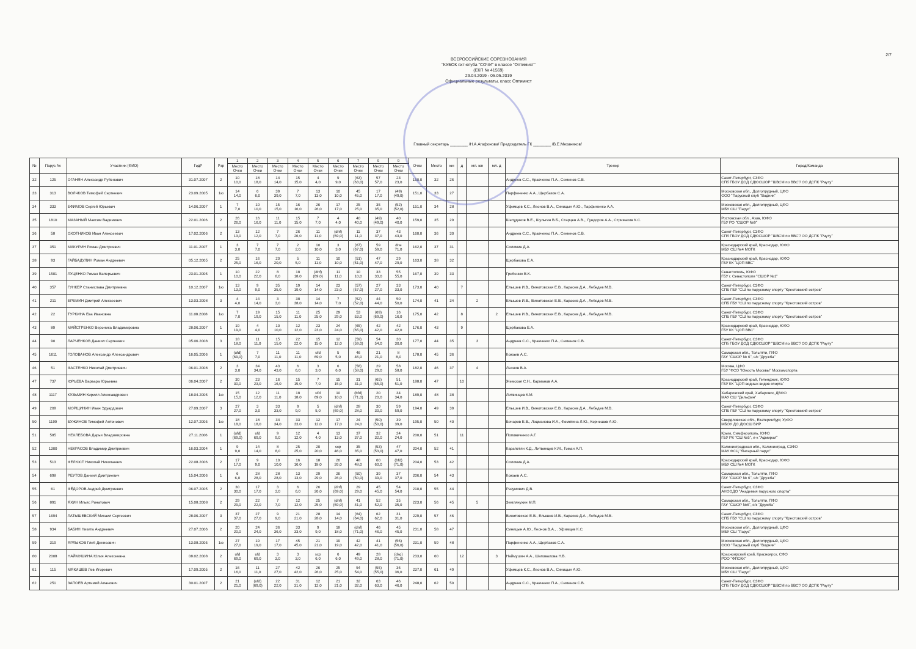2/7
ВСЕРОССИЙСКИЕ СОРЕВНОВАНИЯ
"КУБОК яхт-клуба "СОЧИ" в классе "Оптимист"
(ЕКП № 41569)
29.04.2019 - 05.05.2019
Официальные результаты, класс Оптимист
Главный секретарь ________ /Н.А.Агафонова/ Председатель ГК ________ /В.Е.Механиков/
| № | Парус № | Участник (ФИО) | ГодР | Рзр | 1 | 2 | 3 | 4 | 5 | 6 | 7 | 9 | 9 | Очки | Место | юн | д | мл. юн | мл. д | Тренер | Город/Команда |
| --- | --- | --- | --- | --- | --- | --- | --- | --- | --- | --- | --- | --- | --- | --- | --- | --- | --- | --- | --- | --- | --- |
| | | | | | Место Очки | Место Очки | Место Очки | Место Очки | Место Очки | Место Очки | Место Очки | Место Очки | Место Очки | | | | | | | | |
| 32 | 125 | ОГАНЯН Александр Рубенович | 31.07.2007 | 2 | 10 10,0 | 18 18,0 | 14 14,0 | 15 15,0 | 4 4,0 | 9 9,0 | (63) (63,0) | 57 57,0 | 23 23,0 | 150,0 | 32 | 26 | | | | Андреев С.С., Кравченко П.А., Семенов С.В. | Санкт-Петербург, СЗФО СПб ГБОУ ДОД СДЮСШОР "ШВСМ по ВВС"/ ОО ДСПК "Рауту" |
| 33 | 313 | ВОЛЧКОВ Тимофей Сергеевич | 23.09.2005 | 1ю | 14 14,0 | 6 6,0 | 39 39,0 | 7 7,0 | 13 13,0 | 10 10,0 | 45 45,0 | 17 17,0 | (49) (49,0) | 151,0 | 33 | 27 | | | | Парфененко А.А., Щербаков С.А. | Московская обл., Долгопрудный, ЦФО ООО "Парусный клуб "Водник" |
| 34 | 333 | ЕФИМОВ Сергей Юрьевич | 14.06.2007 | 1 | 7 7,0 | 10 10,0 | 15 15,0 | 16 16,0 | 26 26,0 | 17 17,0 | 25 25,0 | 35 35,0 | (52) (52,0) | 151,0 | 34 | 28 | | | | Уфимцев К.С., Леонов В.А., Синицын А.Ю., Парфиненко А.А. | Московская обл., Долгопрудный, ЦФО МБУ СШ "Парус" |
| 35 | 1810 | МАЗАНЫЙ Максим Вадимович | 22.01.2006 | 2 | 26 26,0 | 16 16,0 | 11 11,0 | 15 15,0 | 7 7,0 | 4 4,0 | 40 40,0 | (49) (49,0) | 40 40,0 | 159,0 | 35 | 29 | | | | Шелудяков В.Е., Шульгин В.Б., Старцев А.В.,, Гундоров А.А., Стрижаков К.С. | Ростовская обл., Азов, ЮФО ГБУ РО "СШОР №9" |
| 36 | 58 | ОХОТНИКОВ Иван Алексеевич | 17.02.2006 | 2 | 13 13,0 | 12 12,0 | 7 7,0 | 26 26,0 | 11 11,0 | (dnf) (69,0) | 11 11,0 | 37 37,0 | 43 43,0 | 160,0 | 36 | 30 | | | | Андреев С.С., Кравченко П.А., Семенов С.В. | Санкт-Петербург, СЗФО СПб ГБОУ ДОД СДЮСШОР "ШВСМ по ВВС"/ ОО ДСПК "Рауту" |
| 37 | 351 | МАКУРИН Роман Дмитриевич | 11.01.2007 | 1 | 3 3,0 | 7 7,0 | 7 7,0 | 2 2,0 | 10 10,0 | 3 3,0 | (67) (67,0) | 59 59,0 | dne 71,0 | 162,0 | 37 | 31 | | | | Соломин Д.А. | Краснодарский край, Краснодар, ЮФО МБУ СШ №4 МОГК |
| 38 | 93 | ГАЙБАДУЛИН Роман Андреевич | 05.12.2005 | 2 | 25 25,0 | 16 16,0 | 20 20,0 | 5 5,0 | 11 11,0 | 10 10,0 | (51) (51,0) | 47 47,0 | 29 29,0 | 163,0 | 38 | 32 | | | | Щербакова Е.А. | Краснодарский край, Краснодар, ЮФО ГБУ КК "ЦОП ВВС" |
| 39 | 1501 | ЛУЦЕНКО Роман Валерьевич | 23.01.2005 | 1 | 10 10,0 | 22 22,0 | 8 8,0 | 18 18,0 | (dnf) (69,0) | 11 11,0 | 10 10,0 | 33 33,0 | 55 55,0 | 167,0 | 39 | 33 | | | | Гребенюк В.К. | Севастополь, ЮФО ГБУ г. Севастополя "СШОР №1" |
| 40 | 357 | ГУНКЕР Станислава Дмитриевна | 10.12.2007 | 1ю | 13 13,0 | 9 9,0 | 35 35,0 | 19 19,0 | 14 14,0 | 23 23,0 | (57) (57,0) | 27 27,0 | 33 33,0 | 173,0 | 40 | | 7 | | | Елышев И.В., Винотовская Е.В., Карасев Д.А., Лебедев М.В. | Санкт-Петербург, СЗФО СПБ ГБУ "СШ по парусному спорту "Крестовский остров" |
| 41 | 211 | ЕРЕМИН Дмитрий Алексеевич | 13.03.2008 | 3 | 4 4,0 | 14 14,0 | 3 3,0 | 38 38,0 | 14 14,0 | 7 7,0 | (52) (52,0) | 44 44,0 | 50 50,0 | 174,0 | 41 | 34 | | 2 | | Елышев И.В., Винотовская Е.В., Карасев Д.А., Лебедев М.В. | Санкт-Петербург, СЗФО СПБ ГБУ "СШ по парусному спорту "Крестовский остров" |
| 42 | 22 | ТУРКИНА Ева Ивановна | 11.08.2008 | 1ю | 7 7,0 | 19 19,0 | 15 15,0 | 11 11,0 | 25 25,0 | 29 29,0 | 53 53,0 | (69) (69,0) | 16 16,0 | 175,0 | 42 | | 8 | | 2 | Елышев И.В., Винотовская Е.В., Карасев Д.А., Лебедев М.В. | Санкт-Петербург, СЗФО СПБ ГБУ "СШ по парусному спорту "Крестовский остров" |
| 43 | 89 | МАЙСТРЕНКО Вероника Владимировна | 28.06.2007 | 1 | 19 19,0 | 4 4,0 | 10 10,0 | 12 12,0 | 23 23,0 | 24 24,0 | (65) (65,0) | 42 42,0 | 42 42,0 | 176,0 | 43 | | 9 | | | Щербакова Е.А. | Краснодарский край, Краснодар, ЮФО ГБУ КК "ЦОП ВВС" |
| 44 | 90 | ЛАРЧЕНКОВ Даниил Сергеевич | 05.06.2008 | 3 | 18 18,0 | 11 11,0 | 15 15,0 | 22 22,0 | 15 15,0 | 12 12,0 | (59) (59,0) | 54 54,0 | 30 30,0 | 177,0 | 44 | 35 | | 3 | | Андреев С.С., Кравченко П.А., Семенов С.В. | Санкт-Петербург, СЗФО СПб ГБОУ ДОД СДЮСШОР "ШВСМ по ВВС"/ ОО ДСПК "Рауту" |
| 45 | 1611 | ГОЛОВАНОВ Александр Александрович | 16.05.2006 | 1 | (ufd) (69,0) | 7 7,0 | 11 11,0 | 11 11,0 | ufd 69,0 | 5 5,0 | 46 46,0 | 21 21,0 | 8 8,0 | 178,0 | 45 | 36 | | | | Кожаев А.С. | Самарская обл., Тольятти, ПФО ГАУ "СШОР № 6", я/к "Дружба" |
| 46 | 51 | ФАСТЕНКО Николай Дмитриевич | 06.01.2008 | 2 | 3 3,0 | 34 34,0 | 43 43,0 | 6 6,0 | 3 3,0 | 6 6,0 | (58) (58,0) | 29 29,0 | 58 58,0 | 182,0 | 46 | 37 | | 4 | | Леонов В.А. | Москва, ЦФО ГБУ "ФСО "Юность Москвы" Москомспорта |
| 47 | 737 | ЮРЬЕВА Варвара Юрьевна | 06.04.2007 | 2 | 30 30,0 | 23 23,0 | 16 16,0 | 15 15,0 | 7 7,0 | 15 15,0 | 31 31,0 | (65) (65,0) | 51 51,0 | 188,0 | 47 | | 10 | | | Жемская С.Н., Карманов А.А. | Краснодарский край, Геленджик, ЮФО ГБУ КК "ЦОП водных видов спорта" |
| 48 | 1117 | КУЗЬМИН Кирилл Александрович | 18.04.2005 | 1ю | 15 15,0 | 12 12,0 | 11 11,0 | 18 18,0 | ufd 69,0 | 10 10,0 | (bfd) (71,0) | 20 20,0 | 34 34,0 | 189,0 | 48 | 38 | | | | Литвинцев К.М. | Хабаровский край, Хабаровск, ДВФО МАУ СШ "Дельфин" |
| 49 | 208 | МОРЩИНИН Иван Эдуардович | 27.09.2007 | 3 | 27 27,0 | 3 3,0 | 33 33,0 | 9 9,0 | 5 5,0 | (dnf) (69,0) | 28 28,0 | 30 30,0 | 59 59,0 | 194,0 | 49 | 39 | | | | Елышев И.В., Винотовская Е.В., Карасев Д.А., Лебедев М.В. | Санкт-Петербург, СЗФО СПБ ГБУ "СШ по парусному спорту "Крестовский остров" |
| 50 | 1199 | БУЖИНОВ Тимофей Антонович | 12.07.2005 | 1ю | 18 18,0 | 18 18,0 | 34 34,0 | 33 33,0 | 12 12,0 | 17 17,0 | 24 24,0 | (50) (50,0) | 39 39,0 | 195,0 | 50 | 40 | | | | Бочаров Е.В., Лоцманова И.А., Фомягина Л.Ю., Корнешов А.Ю. | Свердловская обл., Екатеринбург, УрФО МБОУ ДО ДЮСШ ВИР |
| 51 | 585 | НЕХЛЕБОВА Дарья Владимировна | 27.11.2006 | 1 | (ufd) (69,0) | ufd 69,0 | 9 9,0 | 12 12,0 | 4 4,0 | 13 13,0 | 37 37,0 | 32 32,0 | 24 24,0 | 200,0 | 51 | | 11 | | | Поповиченко А.Г. | Крым, Симферополь, ЮФО ГБУ РК "СШ №5", я-к "Адмирал" |
| 52 | 1300 | НЕКРАСОВ Владимир Дмитриевич | 16.03.2004 | 1 | 9 9,0 | 14 14,0 | 8 8,0 | 25 25,0 | 20 20,0 | scp 46,0 | 35 35,0 | (53) (53,0) | 47 47,0 | 204,0 | 52 | 41 | | | | Карапетян К.Д., Литвинцев К.М., Гоман А.П. | Калининградская обл., Калининград, СЗФО МАУ ФСЦ "Янтарный парус" |
| 53 | 513 | ФЕЛЮСТ Николай Николаевич | 22.08.2006 | 2 | 17 17,0 | 9 9,0 | 10 10,0 | 16 16,0 | 18 18,0 | 26 26,0 | 48 48,0 | 60 60,0 | (bfd) (71,0) | 204,0 | 53 | 42 | | | | Соломин Д.А. | Краснодарский край, Краснодар, ЮФО МБУ СШ №4 МОГК |
| 54 | 698 | РЕУТОВ Даниил Дмитриевич | 15.04.2006 | 1 | 6 6,0 | 28 28,0 | 28 28,0 | 13 13,0 | 29 29,0 | 26 26,0 | (50) (50,0) | 39 39,0 | 37 37,0 | 206,0 | 54 | 43 | | | | Кожаев А.С. | Самарская обл., Тольятти, ПФО ГАУ "СШОР № 6", я/к "Дружба" |
| 55 | 61 | ФЁДОРОВ Андрей Дмитриевич | 06.07.2005 | 2 | 30 30,0 | 17 17,0 | 3 3,0 | 6 6,0 | 26 26,0 | (dnf) (69,0) | 29 29,0 | 45 45,0 | 54 54,0 | 210,0 | 55 | 44 | | | | Разумович Д.В. | Санкт-Петербург, СЗФО АНООДО "Академия парусного спорта" |
| 56 | 891 | ЯХИН Ильяс Ринатович | 15.08.2008 | 2 | 29 29,0 | 22 22,0 | 7 7,0 | 12 12,0 | 25 25,0 | (dnf) (69,0) | 41 41,0 | 52 52,0 | 35 35,0 | 223,0 | 56 | 45 | | 5 | | Землянухин М.П. | Самарская обл., Тольятти, ПФО ГАУ "СШОР №6", я/к "Дружба" |
| 57 | 1694 | ЛАТЫШЕВСКИЙ Михаил Сергеевич | 28.06.2007 | 3 | 37 37,0 | 27 27,0 | 9 9,0 | 21 21,0 | 28 28,0 | 14 14,0 | (64) (64,0) | 62 62,0 | 31 31,0 | 229,0 | 57 | 46 | | | | Винотовская Е.В., Елышев И.В., Карасев Д.А., Лебедев М.В. | Санкт-Петербург, СЗФО СПБ ГБУ "СШ по парусному спорту "Крестовский остров" |
| 58 | 934 | БАБИН Никита Андреевич | 27.07.2006 | 2 | 20 20,0 | 24 24,0 | 36 36,0 | 33 33,0 | 9 9,0 | 18 18,0 | (dnf) (71,0) | 46 46,0 | 45 45,0 | 231,0 | 58 | 47 | | | | Синицын А.Ю., Леонов В.А., . Уфимцев К.С. | Московская обл., Долгопрудный, ЦФО МБУ СШ "Парус" |
| 59 | 319 | ЯРЛЫКОВ Глеб Денисович | 13.08.2005 | 1ю | 27 27,0 | 19 19,0 | 17 17,0 | 45 45,0 | 21 21,0 | 19 19,0 | 42 42,0 | 41 41,0 | (56) (56,0) | 231,0 | 59 | 48 | | | | Парфененко А.А., Щербаков С.А. | Московская обл., Долгопрудный, ЦФО ООО "Парусный клуб "Водник" |
| 60 | 2008 | НАЙМУШИНА Юлия Алексеевна | 08.02.2008 | 2 | ufd 69,0 | ufd 69,0 | 3 3,0 | 3 3,0 | scp 6,0 | 6 6,0 | 49 49,0 | 28 28,0 | (dsq) (71,0) | 233,0 | 60 | | 12 | | 3 | Наймушин А.А., Шаповалова Н.В. | Красноярский край, Красноярск, СФО РОО "ФПСКК" |
| 61 | 115 | МЯКИШЕВ Лев Игоревич | 17.09.2005 | 2 | 16 16,0 | 11 11,0 | 27 27,0 | 42 42,0 | 26 26,0 | 25 25,0 | 54 54,0 | (55) (55,0) | 36 36,0 | 237,0 | 61 | 49 | | | | Уфимцев К.С., Леонов В.А., Синицын А.Ю. | Московская обл., Долгопрудный, ЦФО МБУ СШ "Парус" |
| 62 | 251 | ЗАПОЕВ Артемий Аланович | 30.01.2007 | 2 | 21 21,0 | (ufd) (69,0) | 22 22,0 | 31 31,0 | 12 12,0 | 21 21,0 | 32 32,0 | 63 63,0 | 46 46,0 | 248,0 | 62 | 50 | | | | Андреев С.С., Кравченко П.А., Семенов С.В. | Санкт-Петербург, СЗФО СПб ГБОУ ДОД СДЮСШОР "ШВСМ по ВВС"/ ОО ДСПК "Рауту" |